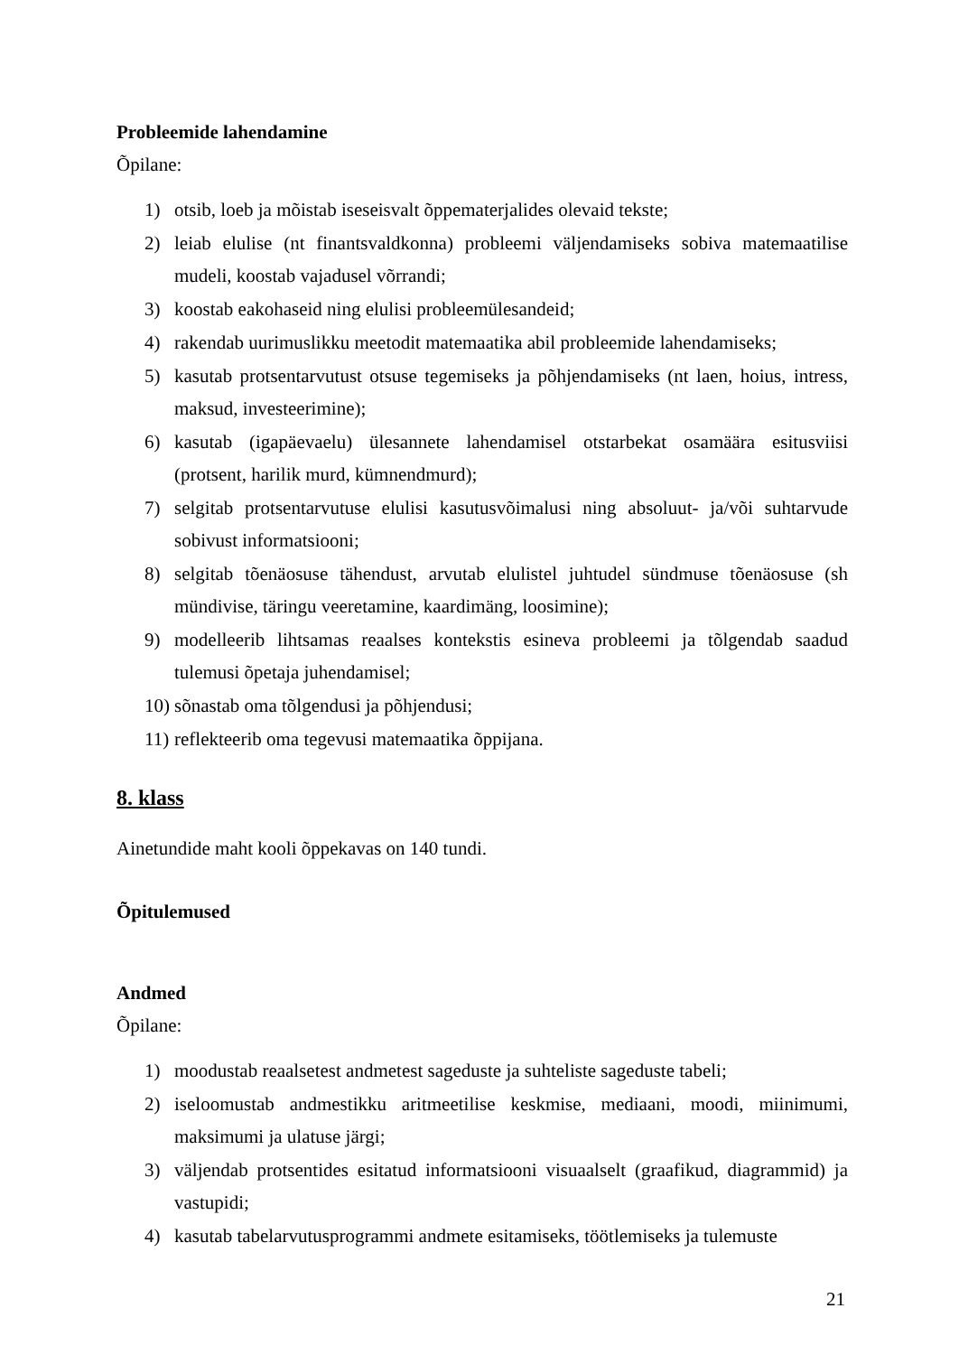Probleemide lahendamine
Õpilane:
1) otsib, loeb ja mõistab iseseisvalt õppematerjalides olevaid tekste;
2) leiab elulise (nt finantsvaldkonna) probleemi väljendamiseks sobiva matemaatilise mudeli, koostab vajadusel võrrandi;
3) koostab eakohaseid ning elulisi probleemülesandeid;
4) rakendab uurimuslikku meetodit matemaatika abil probleemide lahendamiseks;
5) kasutab protsentarvutust otsuse tegemiseks ja põhjendamiseks (nt laen, hoius, intress, maksud, investeerimine);
6) kasutab (igapäevaelu) ülesannete lahendamisel otstarbekat osamäära esitusviisi (protsent, harilik murd, kümnendmurd);
7) selgitab protsentarvutuse elulisi kasutusvõimalusi ning absoluut- ja/või suhtarvude sobivust informatsiooni;
8) selgitab tõenäosuse tähendust, arvutab elulistel juhtudel sündmuse tõenäosuse (sh mündivise, täringu veeretamine, kaardimäng, loosimine);
9) modelleerib lihtsamas reaalses kontekstis esineva probleemi ja tõlgendab saadud tulemusi õpetaja juhendamisel;
10) sõnastab oma tõlgendusi ja põhjendusi;
11) reflekteerib oma tegevusi matemaatika õppijana.
8. klass
Ainetundide maht kooli õppekavas on 140 tundi.
Õpitulemused
Andmed
Õpilane:
1) moodustab reaalsetest andmetest sageduste ja suhteliste sageduste tabeli;
2) iseloomustab andmestikku aritmeetilise keskmise, mediaani, moodi, miinimumi, maksimumi ja ulatuse järgi;
3) väljendab protsentides esitatud informatsiooni visuaalselt (graafikud, diagrammid) ja vastupidi;
4) kasutab tabelarvutusprogrammi andmete esitamiseks, töötlemiseks ja tulemuste
21